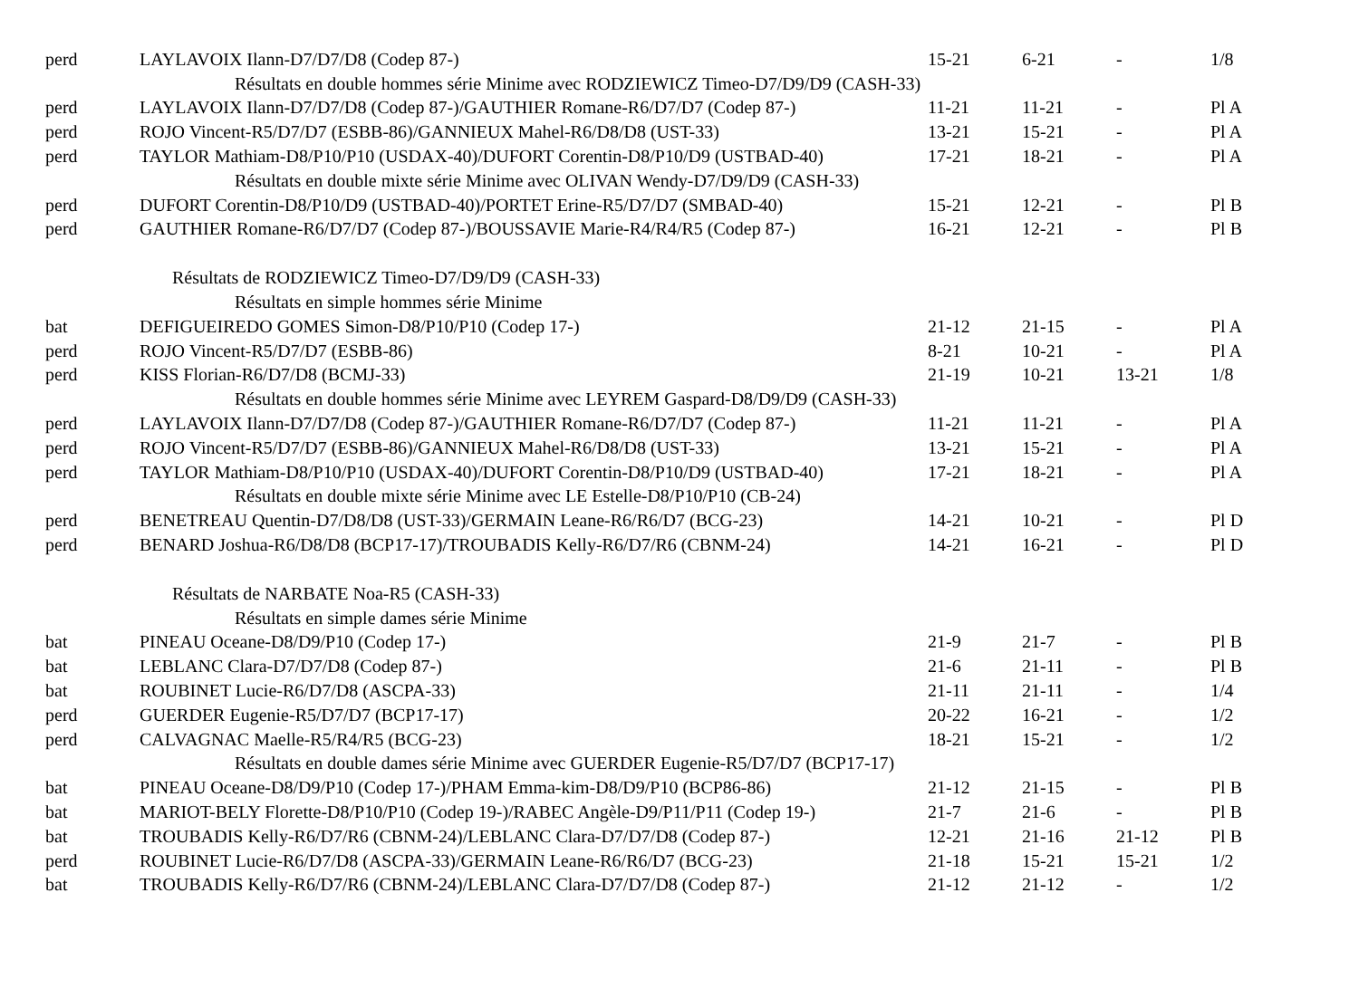| perd | LAYLAVOIX Ilann-D7/D7/D8 (Codep 87-) | 15-21 | 6-21 | - | 1/8 |
| Résultats en double hommes série Minime avec RODZIEWICZ Timeo-D7/D9/D9 (CASH-33) | | | | | |
| perd | LAYLAVOIX Ilann-D7/D7/D8 (Codep 87-)/GAUTHIER Romane-R6/D7/D7 (Codep 87-) | 11-21 | 11-21 | - | Pl A |
| perd | ROJO Vincent-R5/D7/D7 (ESBB-86)/GANNIEUX Mahel-R6/D8/D8 (UST-33) | 13-21 | 15-21 | - | Pl A |
| perd | TAYLOR Mathiam-D8/P10/P10 (USDAX-40)/DUFORT Corentin-D8/P10/D9 (USTBAD-40) | 17-21 | 18-21 | - | Pl A |
| Résultats en double mixte série Minime avec OLIVAN Wendy-D7/D9/D9 (CASH-33) | | | | | |
| perd | DUFORT Corentin-D8/P10/D9 (USTBAD-40)/PORTET Erine-R5/D7/D7 (SMBAD-40) | 15-21 | 12-21 | - | Pl B |
| perd | GAUTHIER Romane-R6/D7/D7 (Codep 87-)/BOUSSAVIE Marie-R4/R4/R5 (Codep 87-) | 16-21 | 12-21 | - | Pl B |
| Résultats de RODZIEWICZ Timeo-D7/D9/D9 (CASH-33) | | | | | |
| Résultats en simple hommes série Minime | | | | | |
| bat | DEFIGUEIREDO GOMES Simon-D8/P10/P10 (Codep 17-) | 21-12 | 21-15 | - | Pl A |
| perd | ROJO Vincent-R5/D7/D7 (ESBB-86) | 8-21 | 10-21 | - | Pl A |
| perd | KISS Florian-R6/D7/D8 (BCMJ-33) | 21-19 | 10-21 | 13-21 | 1/8 |
| Résultats en double hommes série Minime avec LEYREM Gaspard-D8/D9/D9 (CASH-33) | | | | | |
| perd | LAYLAVOIX Ilann-D7/D7/D8 (Codep 87-)/GAUTHIER Romane-R6/D7/D7 (Codep 87-) | 11-21 | 11-21 | - | Pl A |
| perd | ROJO Vincent-R5/D7/D7 (ESBB-86)/GANNIEUX Mahel-R6/D8/D8 (UST-33) | 13-21 | 15-21 | - | Pl A |
| perd | TAYLOR Mathiam-D8/P10/P10 (USDAX-40)/DUFORT Corentin-D8/P10/D9 (USTBAD-40) | 17-21 | 18-21 | - | Pl A |
| Résultats en double mixte série Minime avec LE Estelle-D8/P10/P10 (CB-24) | | | | | |
| perd | BENETREAU Quentin-D7/D8/D8 (UST-33)/GERMAIN Leane-R6/R6/D7 (BCG-23) | 14-21 | 10-21 | - | Pl D |
| perd | BENARD Joshua-R6/D8/D8 (BCP17-17)/TROUBADIS Kelly-R6/D7/R6 (CBNM-24) | 14-21 | 16-21 | - | Pl D |
| Résultats de NARBATE Noa-R5 (CASH-33) | | | | | |
| Résultats en simple dames série Minime | | | | | |
| bat | PINEAU Oceane-D8/D9/P10 (Codep 17-) | 21-9 | 21-7 | - | Pl B |
| bat | LEBLANC Clara-D7/D7/D8 (Codep 87-) | 21-6 | 21-11 | - | Pl B |
| bat | ROUBINET Lucie-R6/D7/D8 (ASCPA-33) | 21-11 | 21-11 | - | 1/4 |
| perd | GUERDER Eugenie-R5/D7/D7 (BCP17-17) | 20-22 | 16-21 | - | 1/2 |
| perd | CALVAGNAC Maelle-R5/R4/R5 (BCG-23) | 18-21 | 15-21 | - | 1/2 |
| Résultats en double dames série Minime avec GUERDER Eugenie-R5/D7/D7 (BCP17-17) | | | | | |
| bat | PINEAU Oceane-D8/D9/P10 (Codep 17-)/PHAM Emma-kim-D8/D9/P10 (BCP86-86) | 21-12 | 21-15 | - | Pl B |
| bat | MARIOT-BELY Florette-D8/P10/P10 (Codep 19-)/RABEC Angèle-D9/P11/P11 (Codep 19-) | 21-7 | 21-6 | - | Pl B |
| bat | TROUBADIS Kelly-R6/D7/R6 (CBNM-24)/LEBLANC Clara-D7/D7/D8 (Codep 87-) | 12-21 | 21-16 | 21-12 | Pl B |
| perd | ROUBINET Lucie-R6/D7/D8 (ASCPA-33)/GERMAIN Leane-R6/R6/D7 (BCG-23) | 21-18 | 15-21 | 15-21 | 1/2 |
| bat | TROUBADIS Kelly-R6/D7/R6 (CBNM-24)/LEBLANC Clara-D7/D7/D8 (Codep 87-) | 21-12 | 21-12 | - | 1/2 |